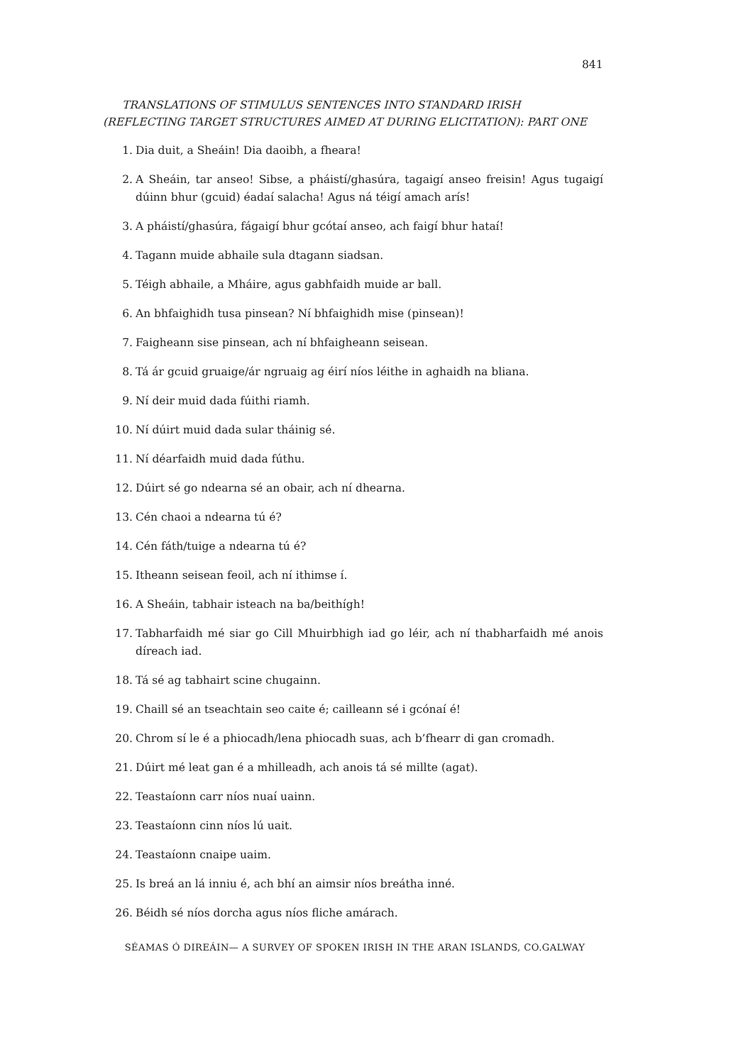841
TRANSLATIONS OF STIMULUS SENTENCES INTO STANDARD IRISH (REFLECTING TARGET STRUCTURES AIMED AT DURING ELICITATION): PART ONE
1. Dia duit, a Sheáin! Dia daoibh, a fheara!
2. A Sheáin, tar anseo! Sibse, a pháistí/ghasúra, tagaigí anseo freisin! Agus tugaigí dúinn bhur (gcuid) éadaí salacha! Agus ná téigí amach arís!
3. A pháistí/ghasúra, fágaigí bhur gcótaí anseo, ach faigí bhur hataí!
4. Tagann muide abhaile sula dtagann siadsan.
5. Téigh abhaile, a Mháire, agus gabhfaidh muide ar ball.
6. An bhfaighidh tusa pinsean? Ní bhfaighidh mise (pinsean)!
7. Faigheann sise pinsean, ach ní bhfaigheann seisean.
8. Tá ár gcuid gruaige/ár ngruaig ag éirí níos léithe in aghaidh na bliana.
9. Ní deir muid dada fúithi riamh.
10. Ní dúirt muid dada sular tháinig sé.
11. Ní déarfaidh muid dada fúthu.
12. Dúirt sé go ndearna sé an obair, ach ní dhearna.
13. Cén chaoi a ndearna tú é?
14. Cén fáth/tuige a ndearna tú é?
15. Itheann seisean feoil, ach ní ithimse í.
16. A Sheáin, tabhair isteach na ba/beithígh!
17. Tabharfaidh mé siar go Cill Mhuirbhigh iad go léir, ach ní thabharfaidh mé anois díreach iad.
18. Tá sé ag tabhairt scine chugainn.
19. Chaill sé an tseachtain seo caite é; cailleann sé i gcónaí é!
20. Chrom sí le é a phiocadh/lena phiocadh suas, ach b’fhearr di gan cromadh.
21. Dúirt mé leat gan é a mhilleadh, ach anois tá sé millte (agat).
22. Teastaíonn carr níos nuaí uainn.
23. Teastaíonn cinn níos lú uait.
24. Teastaíonn cnaipe uaim.
25. Is breá an lá inniu é, ach bhí an aimsir níos breátha inné.
26. Béidh sé níos dorcha agus níos fliche amárach.
SÉAMAS Ó DIREÁIN— A SURVEY OF SPOKEN IRISH IN THE ARAN ISLANDS, CO.GALWAY